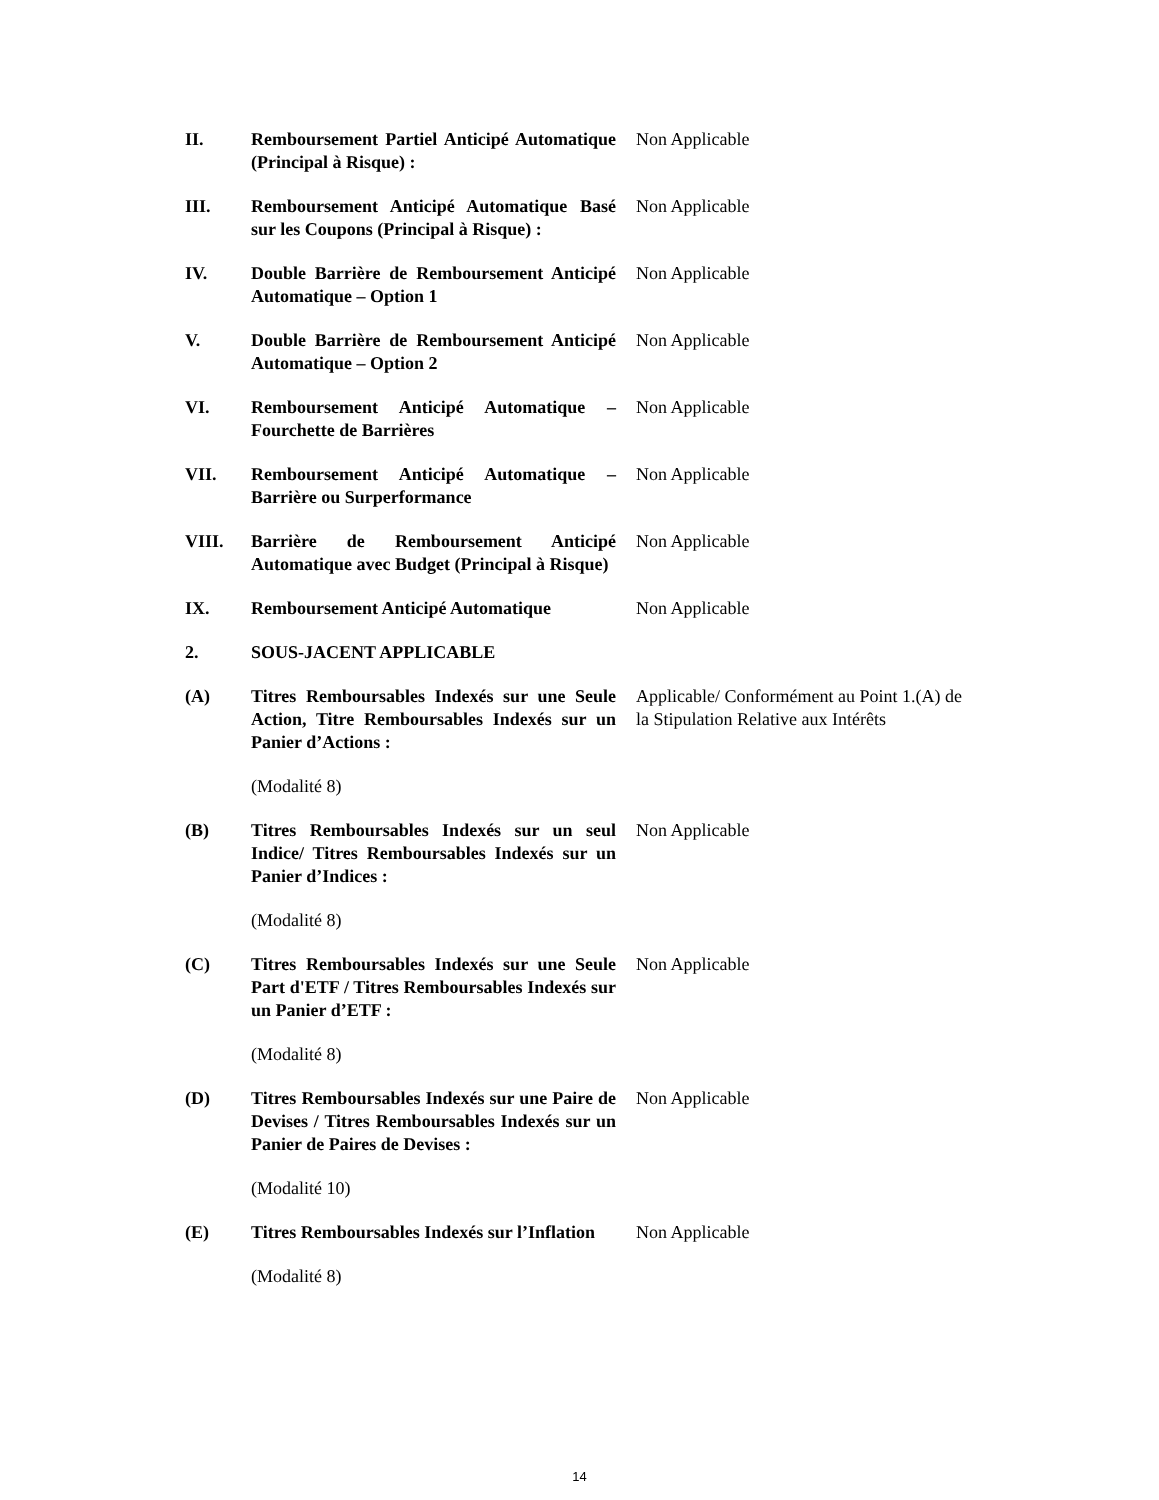II. Remboursement Partiel Anticipé Automatique (Principal à Risque) :
Non Applicable
III. Remboursement Anticipé Automatique Basé sur les Coupons (Principal à Risque) :
Non Applicable
IV. Double Barrière de Remboursement Anticipé Automatique – Option 1
Non Applicable
V. Double Barrière de Remboursement Anticipé Automatique – Option 2
Non Applicable
VI. Remboursement Anticipé Automatique – Fourchette de Barrières
Non Applicable
VII. Remboursement Anticipé Automatique – Barrière ou Surperformance
Non Applicable
VIII. Barrière de Remboursement Anticipé Automatique avec Budget (Principal à Risque)
Non Applicable
IX. Remboursement Anticipé Automatique
Non Applicable
2. SOUS-JACENT APPLICABLE
(A) Titres Remboursables Indexés sur une Seule Action, Titre Remboursables Indexés sur un Panier d’Actions :
Applicable/ Conformément au Point 1.(A) de la Stipulation Relative aux Intérêts
(Modalité 8)
(B) Titres Remboursables Indexés sur un seul Indice/ Titres Remboursables Indexés sur un Panier d’Indices :
Non Applicable
(Modalité 8)
(C) Titres Remboursables Indexés sur une Seule Part d'ETF / Titres Remboursables Indexés sur un Panier d’ETF :
Non Applicable
(Modalité 8)
(D) Titres Remboursables Indexés sur une Paire de Devises / Titres Remboursables Indexés sur un Panier de Paires de Devises :
Non Applicable
(Modalité 10)
(E) Titres Remboursables Indexés sur l’Inflation
Non Applicable
(Modalité 8)
14